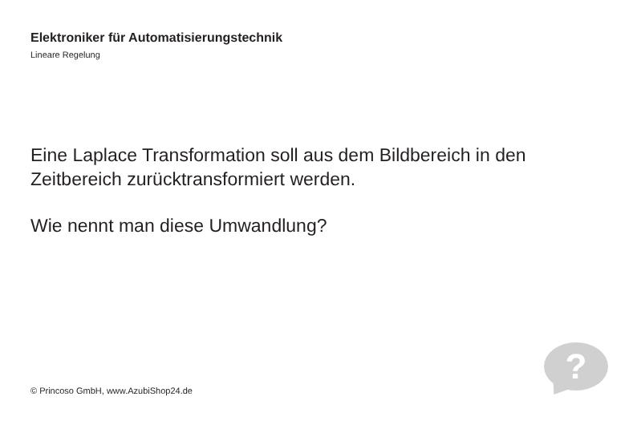Elektroniker für Automatisierungstechnik
Lineare Regelung
Eine Laplace Transformation soll aus dem Bildbereich in den Zeitbereich zurücktransformiert werden.
Wie nennt man diese Umwandlung?
?
© Princoso GmbH, www.AzubiShop24.de